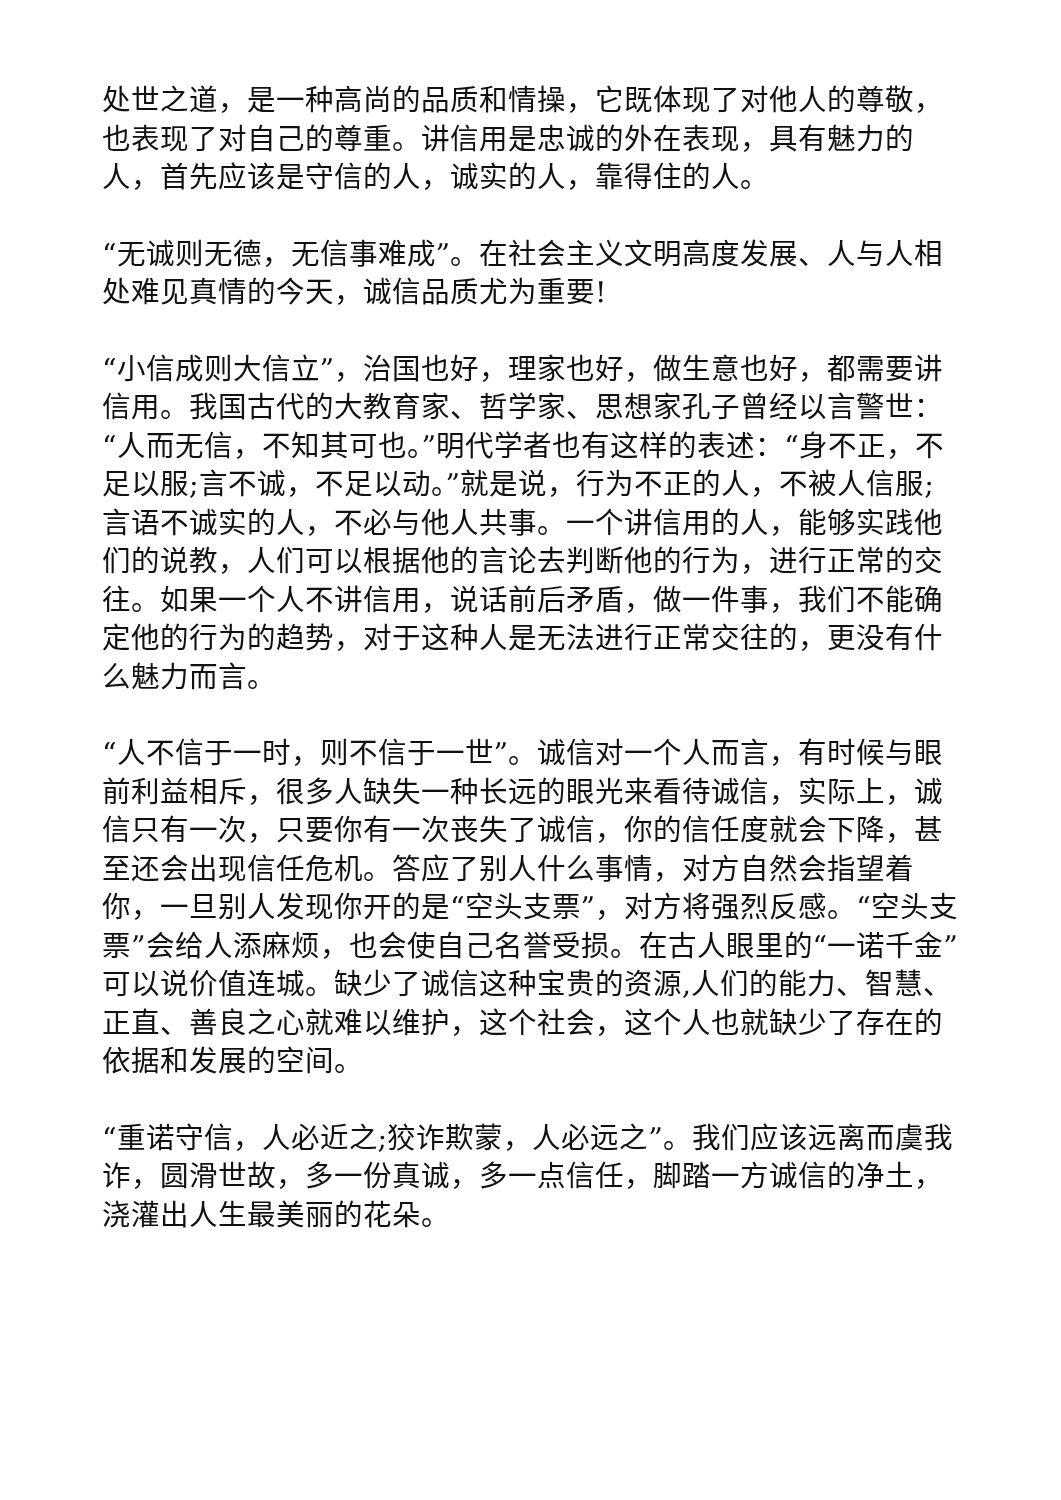处世之道，是一种高尚的品质和情操，它既体现了对他人的尊敬，也表现了对自己的尊重。讲信用是忠诚的外在表现，具有魅力的人，首先应该是守信的人，诚实的人，靠得住的人。
“无诚则无德，无信事难成”。在社会主义文明高度发展、人与人相处难见真情的今天，诚信品质尤为重要!
“小信成则大信立”，治国也好，理家也好，做生意也好，都需要讲信用。我国古代的大教育家、哲学家、思想家孔子曾经以言警世：“人而无信，不知其可也。”明代学者也有这样的表述：“身不正，不足以服;言不诚，不足以动。”就是说，行为不正的人，不被人信服;言语不诚实的人，不必与他人共事。一个讲信用的人，能够实践他们的说教，人们可以根据他的言论去判断他的行为，进行正常的交往。如果一个人不讲信用，说话前后矛盾，做一件事，我们不能确定他的行为的趋势，对于这种人是无法进行正常交往的，更没有什么魅力而言。
“人不信于一时，则不信于一世”。诚信对一个人而言，有时候与眼前利益相斥，很多人缺失一种长远的眼光来看待诚信，实际上，诚信只有一次，只要你有一次丧失了诚信，你的信任度就会下降，甚至还会出现信任危机。答应了别人什么事情，对方自然会指望着你，一旦别人发现你开的是“空头支票”，对方将强烈反感。“空头支票”会给人添麻烦，也会使自己名誉受损。在古人眼里的“一诺千金”可以说价值连城。缺少了诚信这种宝贵的资源,人们的能力、智慧、正直、善良之心就难以维护，这个社会，这个人也就缺少了存在的依据和发展的空间。
“重诺守信，人必近之;狡诈欺蒙，人必远之”。我们应该远离而虞我诈，圆滑世故，多一份真诚，多一点信任，脚踏一方诚信的净土，浇灌出人生最美丽的花朵。